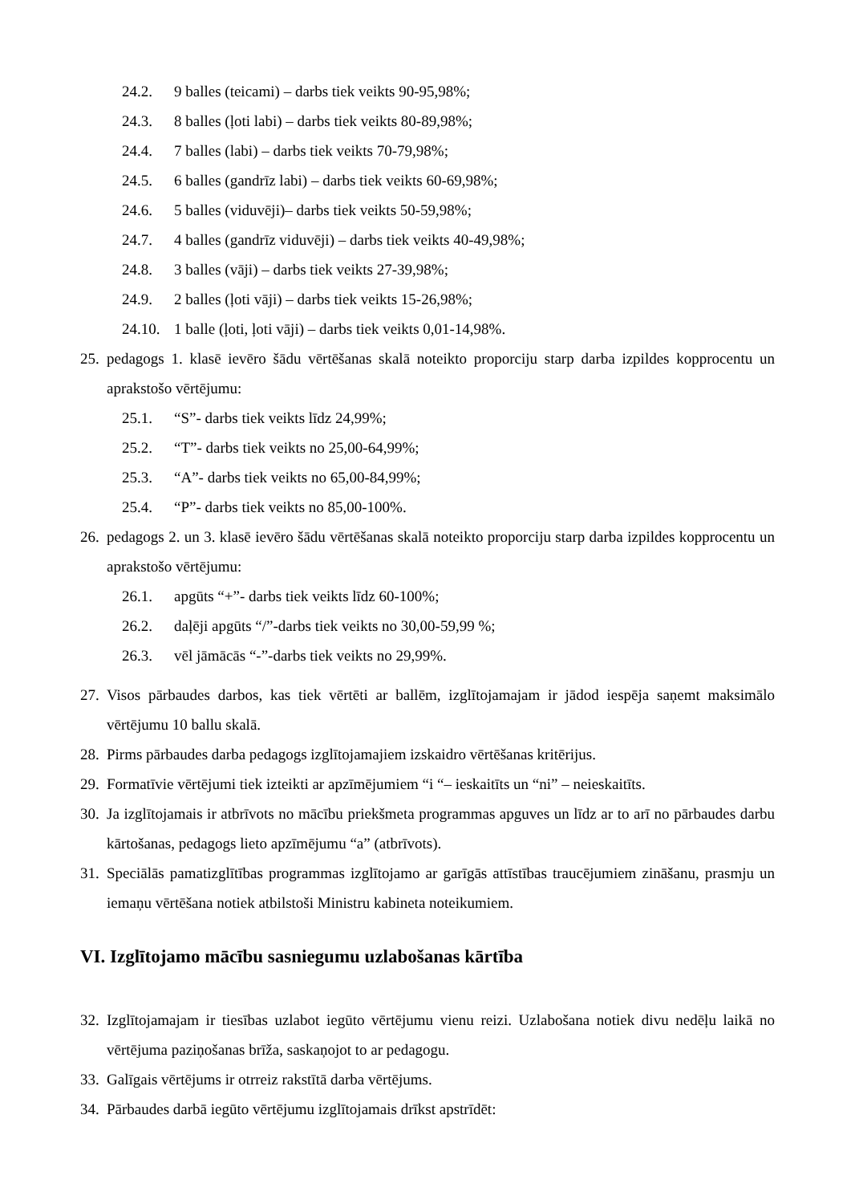24.2. 9 balles (teicami) – darbs tiek veikts 90-95,98%;
24.3. 8 balles (ļoti labi) – darbs tiek veikts 80-89,98%;
24.4. 7 balles (labi) – darbs tiek veikts 70-79,98%;
24.5. 6 balles (gandrīz labi) – darbs tiek veikts 60-69,98%;
24.6. 5 balles (viduvēji)– darbs tiek veikts 50-59,98%;
24.7. 4 balles (gandrīz viduvēji) – darbs tiek veikts 40-49,98%;
24.8. 3 balles (vāji) – darbs tiek veikts 27-39,98%;
24.9. 2 balles (ļoti vāji) – darbs tiek veikts 15-26,98%;
24.10. 1 balle (ļoti, ļoti vāji) – darbs tiek veikts 0,01-14,98%.
25. pedagogs 1. klasē ievēro šādu vērtēšanas skalā noteikto proporciju starp darba izpildes kopprocentu un aprakstošo vērtējumu:
25.1. “S”- darbs tiek veikts līdz 24,99%;
25.2. “T”- darbs tiek veikts no 25,00-64,99%;
25.3. “A”- darbs tiek veikts no 65,00-84,99%;
25.4. “P”- darbs tiek veikts no 85,00-100%.
26. pedagogs 2. un 3. klasē ievēro šādu vērtēšanas skalā noteikto proporciju starp darba izpildes kopprocentu un aprakstošo vērtējumu:
26.1. apgūts “+”- darbs tiek veikts līdz 60-100%;
26.2. daļēji apgūts “/”-darbs tiek veikts no 30,00-59,99 %;
26.3. vēl jāmācās “-”-darbs tiek veikts no 29,99%.
27. Visos pārbaudes darbos, kas tiek vērtēti ar ballēm, izglītojamajam ir jādod iespēja saņemt maksimālo vērtējumu 10 ballu skalā.
28. Pirms pārbaudes darba pedagogs izglītojamajiem izskaidro vērtēšanas kritērijus.
29. Formatīvie vērtējumi tiek izteikti ar apzīmējumiem “i “– ieskaitīts un “ni” – neieskaitīts.
30. Ja izglītojamais ir atbrīvots no mācību priekšmeta programmas apguves un līdz ar to arī no pārbaudes darbu kārtošanas, pedagogs lieto apzīmējumu “a” (atbrīvots).
31. Speciālās pamatizglītības programmas izglītojamo ar garīgās attīstības traucējumiem zināšanu, prasmju un iemaņu vērtēšana notiek atbilstoši Ministru kabineta noteikumiem.
VI. Izglītojamo mācību sasniegumu uzlabošanas kārtība
32. Izglītojamajam ir tiesības uzlabot iegūto vērtējumu vienu reizi. Uzlabošana notiek divu nedēļu laikā no vērtējuma paziņošanas brīža, saskaņojot to ar pedagogu.
33. Galīgais vērtējums ir otrreiz rakstītā darba vērtējums.
34. Pārbaudes darbā iegūto vērtējumu izglītojamais drīkst apstrīdēt: